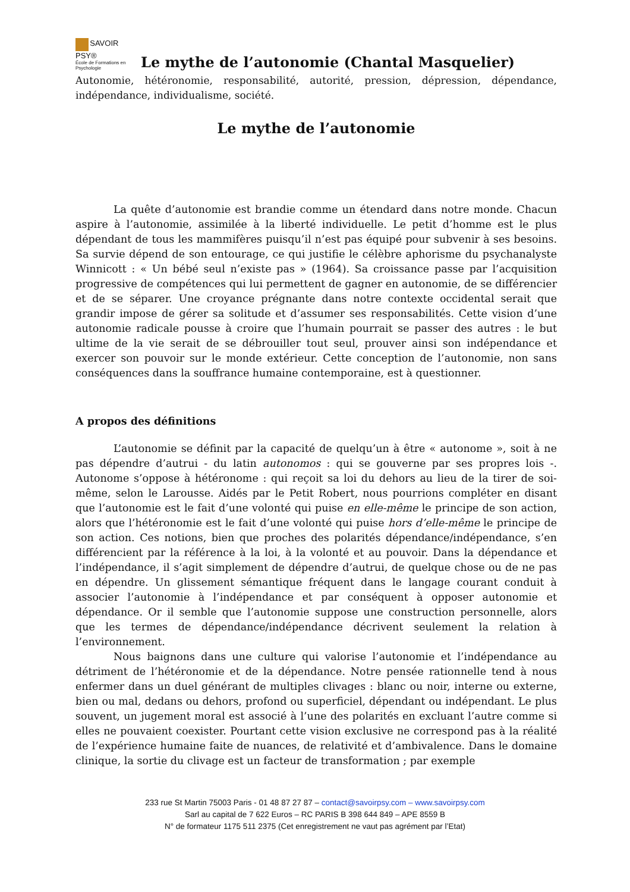SAVOIR PSY®
École de Formations en Psychologie
Le mythe de l’autonomie (Chantal Masquelier)
Autonomie, hétéronomie, responsabilité, autorité, pression, dépression, dépendance, indépendance, individualisme, société.
Le mythe de l’autonomie
La quête d’autonomie est brandie comme un étendard dans notre monde. Chacun aspire à l’autonomie, assimilée à la liberté individuelle. Le petit d’homme est le plus dépendant de tous les mammifères puisqu’il n’est pas équipé pour subvenir à ses besoins. Sa survie dépend de son entourage, ce qui justifie le célèbre aphorisme du psychanalyste Winnicott : « Un bébé seul n’existe pas » (1964). Sa croissance passe par l’acquisition progressive de compétences qui lui permettent de gagner en autonomie, de se différencier et de se séparer. Une croyance prégnante dans notre contexte occidental serait que grandir impose de gérer sa solitude et d’assumer ses responsabilités. Cette vision d’une autonomie radicale pousse à croire que l’humain pourrait se passer des autres : le but ultime de la vie serait de se débrouiller tout seul, prouver ainsi son indépendance et exercer son pouvoir sur le monde extérieur. Cette conception de l’autonomie, non sans conséquences dans la souffrance humaine contemporaine, est à questionner.
A propos des définitions
L’autonomie se définit par la capacité de quelqu’un à être « autonome », soit à ne pas dépendre d’autrui - du latin autonomos : qui se gouverne par ses propres lois -. Autonome s’oppose à hétéronome : qui reçoit sa loi du dehors au lieu de la tirer de soi-même, selon le Larousse. Aidés par le Petit Robert, nous pourrions compléter en disant que l’autonomie est le fait d’une volonté qui puise en elle-même le principe de son action, alors que l’hétéronomie est le fait d’une volonté qui puise hors d’elle-même le principe de son action. Ces notions, bien que proches des polarités dépendance/indépendance, s’en différencient par la référence à la loi, à la volonté et au pouvoir. Dans la dépendance et l’indépendance, il s’agit simplement de dépendre d’autrui, de quelque chose ou de ne pas en dépendre. Un glissement sémantique fréquent dans le langage courant conduit à associer l’autonomie à l’indépendance et par conséquent à opposer autonomie et dépendance. Or il semble que l’autonomie suppose une construction personnelle, alors que les termes de dépendance/indépendance décrivent seulement la relation à l’environnement.
Nous baignons dans une culture qui valorise l’autonomie et l’indépendance au détriment de l’hétéronomie et de la dépendance. Notre pensée rationnelle tend à nous enfermer dans un duel générant de multiples clivages : blanc ou noir, interne ou externe, bien ou mal, dedans ou dehors, profond ou superficiel, dépendant ou indépendant. Le plus souvent, un jugement moral est associé à l’une des polarités en excluant l’autre comme si elles ne pouvaient coexister. Pourtant cette vision exclusive ne correspond pas à la réalité de l’expérience humaine faite de nuances, de relativité et d’ambivalence. Dans le domaine clinique, la sortie du clivage est un facteur de transformation ; par exemple
233 rue St Martin 75003 Paris - 01 48 87 27 87 – contact@savoirpsy.com – www.savoirpsy.com
Sarl au capital de 7 622 Euros – RC PARIS B 398 644 849 – APE 8559 B
N° de formateur 1175 511 2375 (Cet enregistrement ne vaut pas agrément par l’Etat)